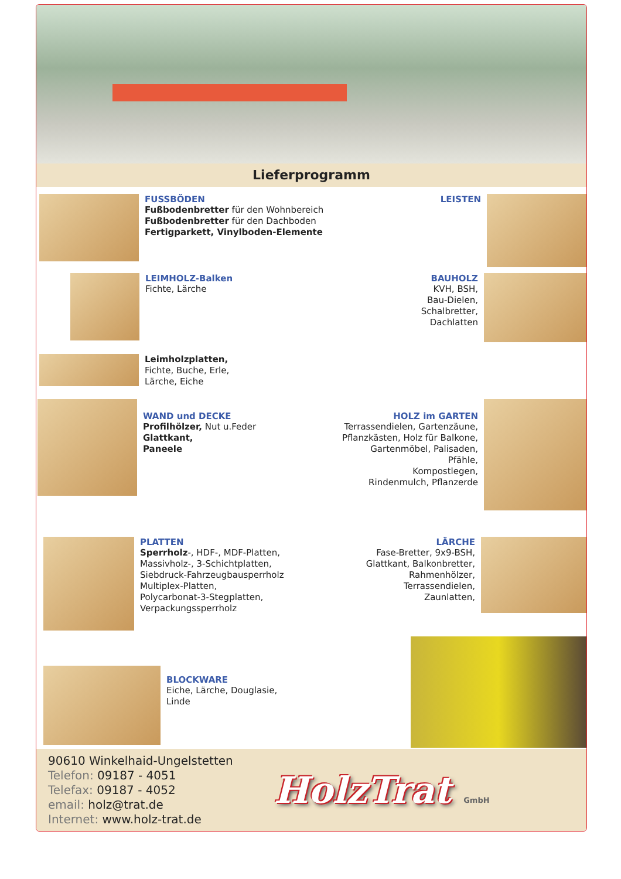Lieferprogramm
FUSSBÖDEN
Fußbodenbretter für den Wohnbereich
Fußbodenbretter für den Dachboden
Fertigparkett, Vinylboden-Elemente
LEISTEN
LEIMHOLZ-Balken
Fichte, Lärche
BAUHOLZ
KVH, BSH,
Bau-Dielen,
Schalbretter,
Dachlatten
Leimholzplatten,
Fichte, Buche, Erle,
Lärche, Eiche
WAND und DECKE
Profilhölzer, Nut u.Feder
Glattkant,
Paneele
HOLZ im GARTEN
Terrassendielen, Gartenzäune,
Pflanzkästen, Holz für Balkone,
Gartenmöbel, Palisaden,
Pfähle,
Kompostlegen,
Rindenmulch, Pflanzerde
PLATTEN
Sperrholz-, HDF-, MDF-Platten,
Massivholz-, 3-Schichtplatten,
Siebdruck-Fahrzeugbausperrholz
Multiplex-Platten,
Polycarbonat-3-Stegplatten,
Verpackungssperrholz
LÄRCHE
Fase-Bretter, 9x9-BSH,
Glattkant, Balkonbretter,
Rahmenhölzer,
Terrassendielen,
Zaunlatten,
BLOCKWARE
Eiche, Lärche, Douglasie,
Linde
90610 Winkelhaid-Ungelstetten
Telefon: 09187 - 4051
Telefax: 09187 - 4052
email: holz@trat.de
Internet: www.holz-trat.de
HolzTrat GmbH